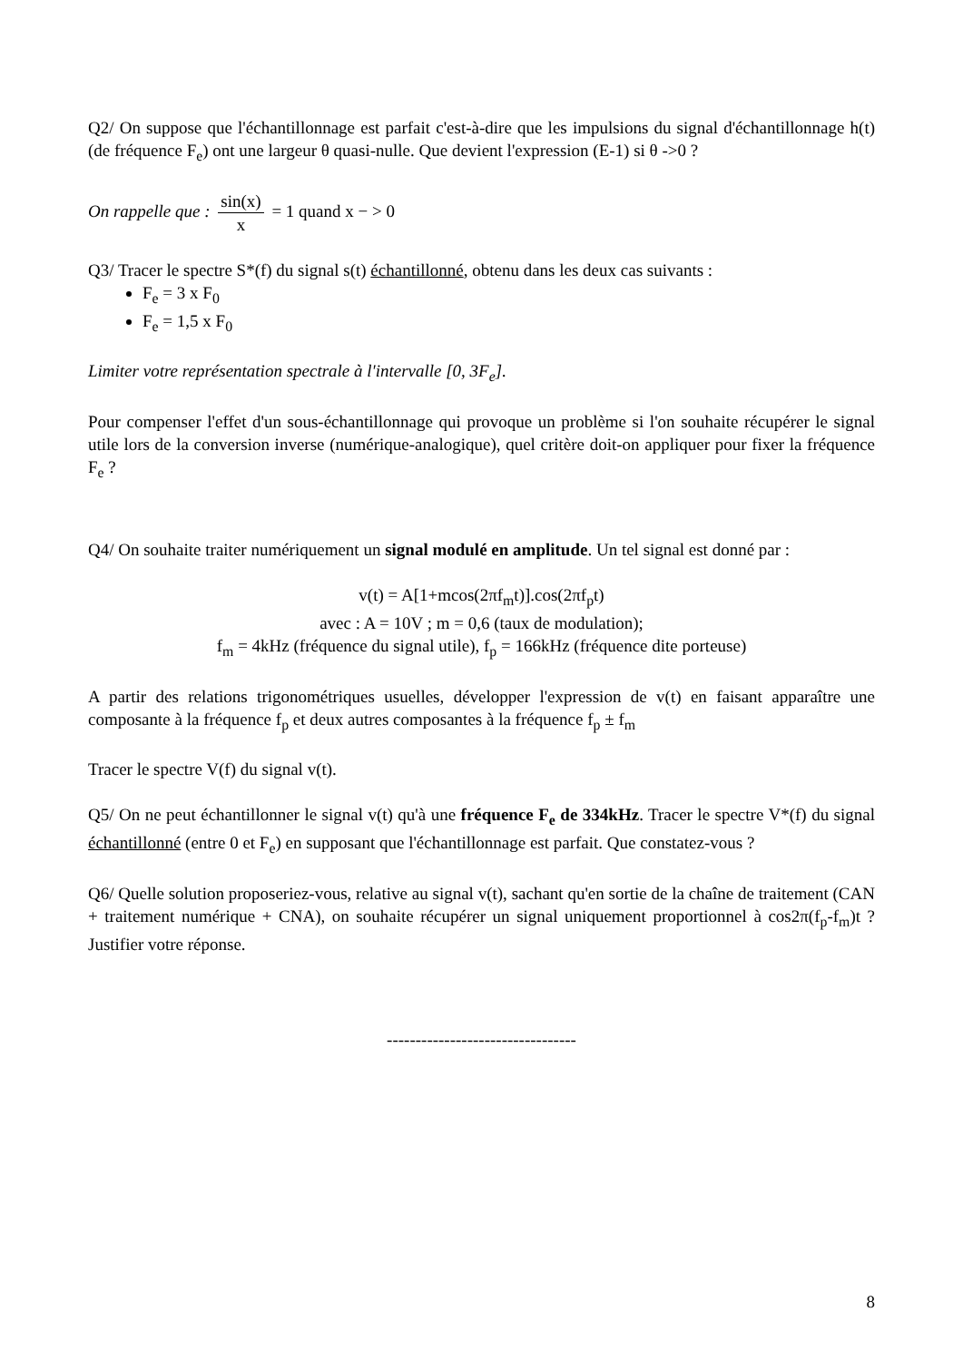Q2/ On suppose que l'échantillonnage est parfait c'est-à-dire que les impulsions du signal d'échantillonnage h(t) (de fréquence F<sub>e</sub>) ont une largeur θ quasi-nulle. Que devient l'expression (E-1) si θ ->0 ?
On rappelle que : sin(x) x = 1 quand x − > 0
Q3/ Tracer le spectre S*(f) du signal s(t) échantillonné, obtenu dans les deux cas suivants :
F<sub>e</sub> = 3 x F<sub>0</sub>
F<sub>e</sub> = 1,5 x F<sub>0</sub>
Limiter votre représentation spectrale à l'intervalle [0, 3F<sub>e</sub>].
Pour compenser l'effet d'un sous-échantillonnage qui provoque un problème si l'on souhaite récupérer le signal utile lors de la conversion inverse (numérique-analogique), quel critère doit-on appliquer pour fixer la fréquence F<sub>e</sub> ?
Q4/ On souhaite traiter numériquement un signal modulé en amplitude. Un tel signal est donné par :
v(t) = A[1+mcos(2πf<sub>m</sub>t)].cos(2πf<sub>p</sub>t)
avec : A = 10V ; m = 0,6 (taux de modulation);
f<sub>m</sub> = 4kHz (fréquence du signal utile), f<sub>p</sub> = 166kHz (fréquence dite porteuse)
A partir des relations trigonométriques usuelles, développer l'expression de v(t) en faisant apparaître une composante à la fréquence f<sub>p</sub> et deux autres composantes à la fréquence f<sub>p</sub> ± f<sub>m</sub>
Tracer le spectre V(f) du signal v(t).
Q5/ On ne peut échantillonner le signal v(t) qu'à une fréquence F<sub>e</sub> de 334kHz. Tracer le spectre V*(f) du signal échantillonné (entre 0 et F<sub>e</sub>) en supposant que l'échantillonnage est parfait. Que constatez-vous ?
Q6/ Quelle solution proposeriez-vous, relative au signal v(t), sachant qu'en sortie de la chaîne de traitement (CAN + traitement numérique + CNA), on souhaite récupérer un signal uniquement proportionnel à cos2π(f<sub>p</sub>-f<sub>m</sub>)t ? Justifier votre réponse.
---------------------------------
8